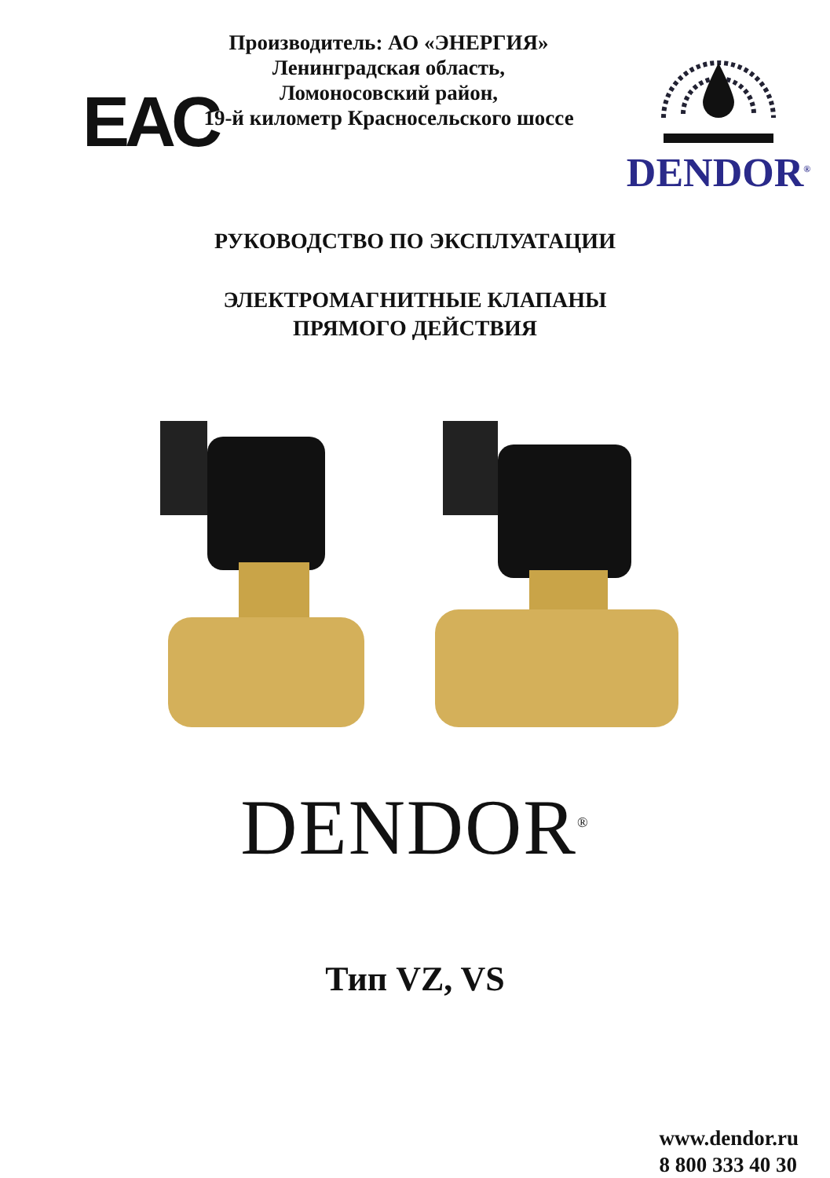EAC
Производитель: АО «ЭНЕРГИЯ»
Ленинградская область,
Ломоносовский район,
19-й километр Красносельского шоссе
DENDOR<sup>®</sup>
РУКОВОДСТВО ПО ЭКСПЛУАТАЦИИ
ЭЛЕКТРОМАГНИТНЫЕ КЛАПАНЫ
ПРЯМОГО ДЕЙСТВИЯ
DENDOR<sup>®</sup>
Тип VZ, VS
www.dendor.ru
8 800 333 40 30